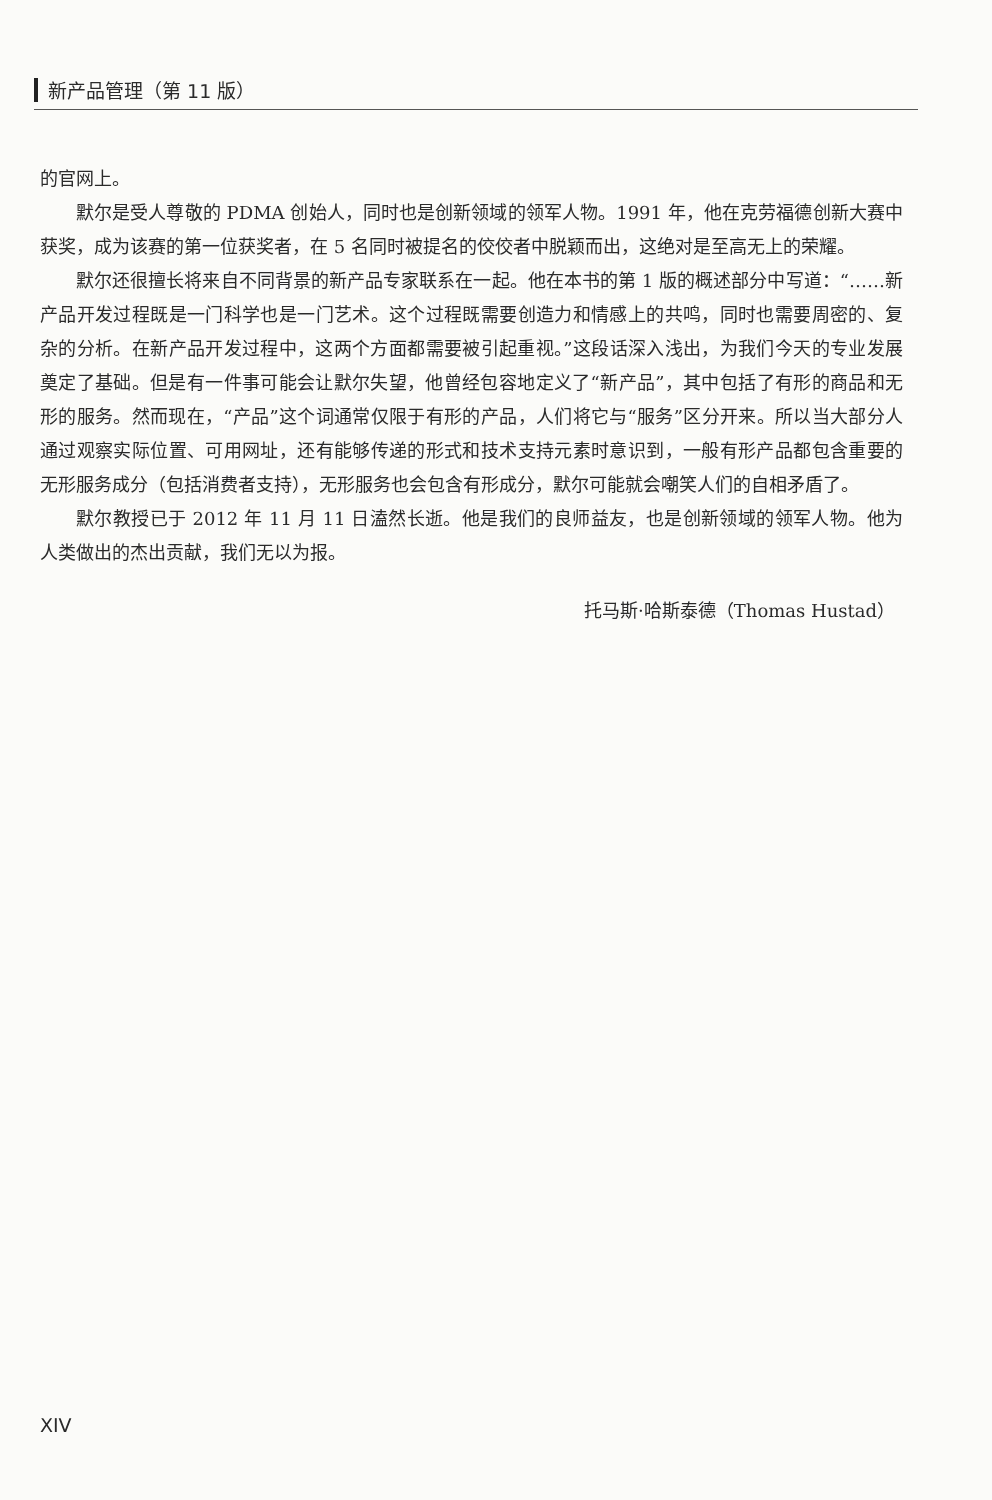新产品管理（第 11 版）
的官网上。
默尔是受人尊敬的 PDMA 创始人，同时也是创新领域的领军人物。1991 年，他在克劳福德创新大赛中获奖，成为该赛的第一位获奖者，在 5 名同时被提名的佼佼者中脱颖而出，这绝对是至高无上的荣耀。
默尔还很擅长将来自不同背景的新产品专家联系在一起。他在本书的第 1 版的概述部分中写道：“……新产品开发过程既是一门科学也是一门艺术。这个过程既需要创造力和情感上的共鸣，同时也需要周密的、复杂的分析。在新产品开发过程中，这两个方面都需要被引起重视。”这段话深入浅出，为我们今天的专业发展奠定了基础。但是有一件事可能会让默尔失望，他曾经包容地定义了“新产品”，其中包括了有形的商品和无形的服务。然而现在，“产品”这个词通常仅限于有形的产品，人们将它与“服务”区分开来。所以当大部分人通过观察实际位置、可用网址，还有能够传递的形式和技术支持元素时意识到，一般有形产品都包含重要的无形服务成分（包括消费者支持），无形服务也会包含有形成分，默尔可能就会嘲笑人们的自相矛盾了。
默尔教授已于 2012 年 11 月 11 日溘然长逝。他是我们的良师益友，也是创新领域的领军人物。他为人类做出的杰出贡献，我们无以为报。
托马斯·哈斯泰德（Thomas Hustad）
XIV